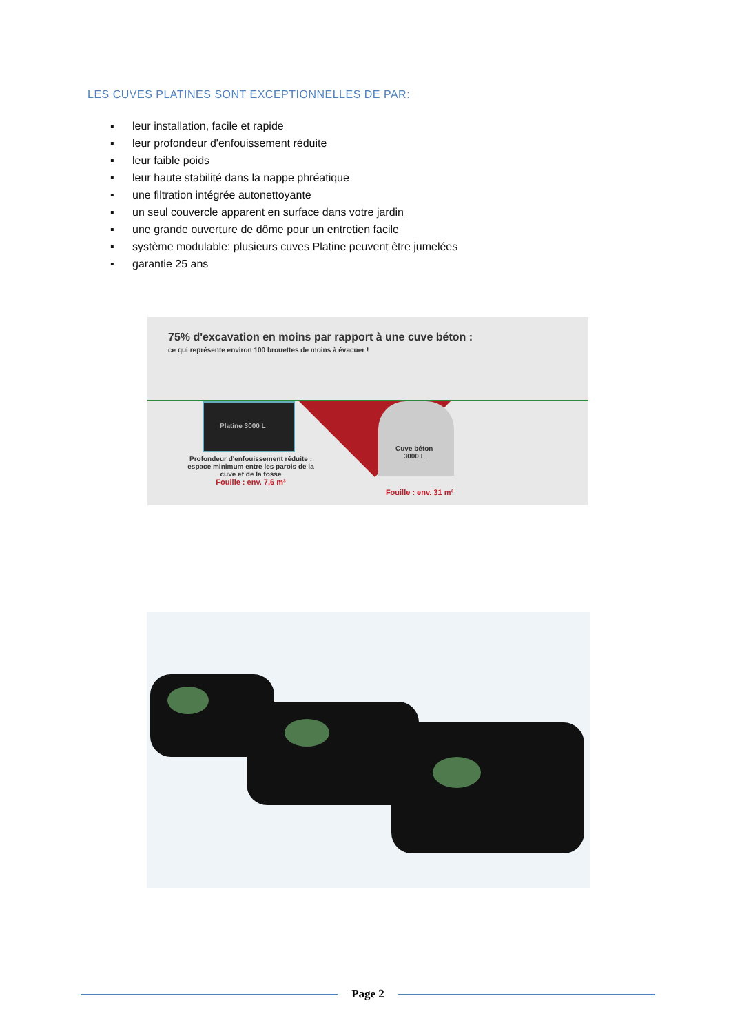LES CUVES PLATINES SONT EXCEPTIONNELLES DE PAR:
▪ leur installation, facile et rapide
▪ leur profondeur d'enfouissement réduite
▪ leur faible poids
▪ leur haute stabilité dans la nappe phréatique
▪ une filtration intégrée autonettoyante
▪ un seul couvercle apparent en surface dans votre jardin
▪ une grande ouverture de dôme pour un entretien facile
▪ système modulable: plusieurs cuves Platine peuvent être jumelées
▪ garantie 25 ans
75% d'excavation en moins par rapport à une cuve béton :
ce qui représente environ 100 brouettes de moins à évacuer !
Platine 3000 L
Cuve béton
3000 L
Profondeur d'enfouissement réduite :
espace minimum entre les parois de la
cuve et de la fosse
Fouille : env. 7,6 m³
Fouille : env. 31 m³
Page 2